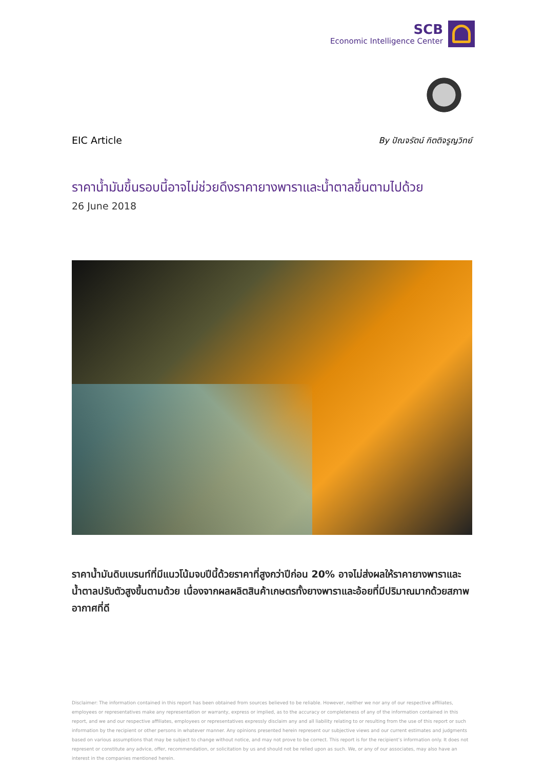SCB
Economic Intelligence Center
EIC Article By ปัณจรัตน์ กิตติจรูญวิทย์
ราคาน้ำมันขึ้นรอบนี้อาจไม่ช่วยดึงราคายางพาราและน้ำตาลขึ้นตามไปด้วย
26 June 2018
ราคาน้ำมันดิบเบรนท์ที่มีแนวโน้มจบปีนี้ด้วยราคาที่สูงกว่าปีก่อน 20% อาจไม่ส่งผลให้ราคายางพาราและน้ำตาลปรับตัวสูงขึ้นตามด้วย เนื่องจากผลผลิตสินค้าเกษตรทั้งยางพาราและอ้อยที่มีปริมาณมากด้วยสภาพอากาศที่ดี
Disclaimer: The information contained in this report has been obtained from sources believed to be reliable. However, neither we nor any of our respective affiliates, employees or representatives make any representation or warranty, express or implied, as to the accuracy or completeness of any of the information contained in this report, and we and our respective affiliates, employees or representatives expressly disclaim any and all liability relating to or resulting from the use of this report or such information by the recipient or other persons in whatever manner. Any opinions presented herein represent our subjective views and our current estimates and judgments based on various assumptions that may be subject to change without notice, and may not prove to be correct. This report is for the recipient’s information only. It does not represent or constitute any advice, offer, recommendation, or solicitation by us and should not be relied upon as such. We, or any of our associates, may also have an interest in the companies mentioned herein.